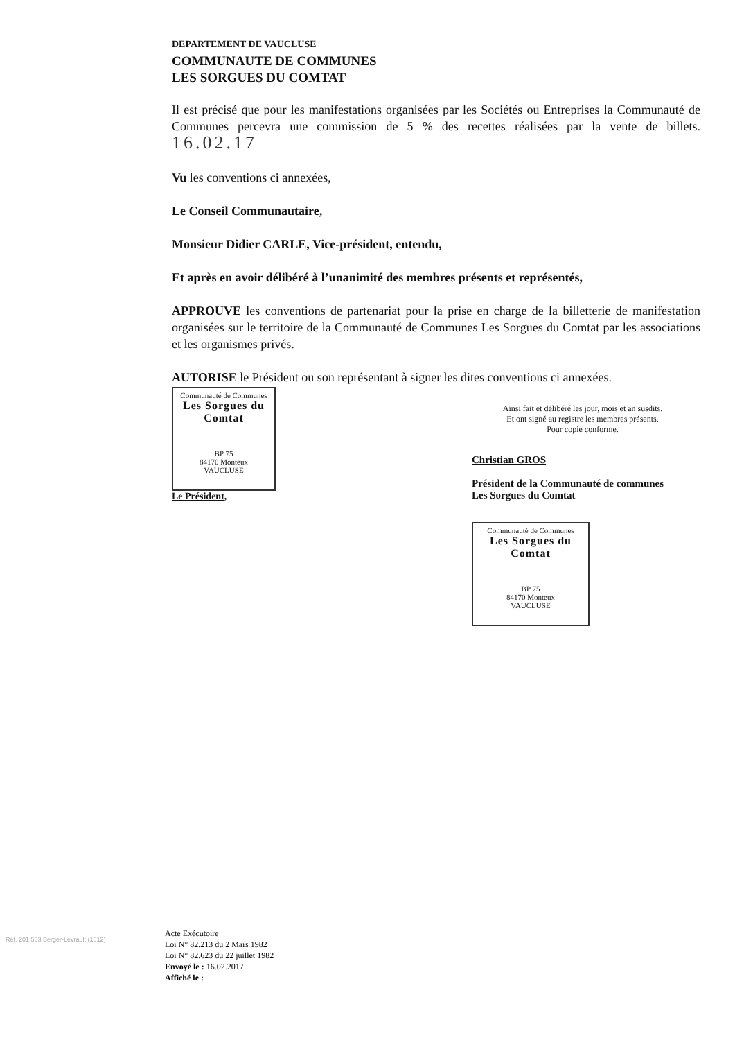DEPARTEMENT DE VAUCLUSE
COMMUNAUTE DE COMMUNES
LES SORGUES DU COMTAT
Il est précisé que pour les manifestations organisées par les Sociétés ou Entreprises la Communauté de Communes percevra une commission de 5 % des recettes réalisées par la vente de billets. 16.02.17
Vu les conventions ci annexées,
Le Conseil Communautaire,
Monsieur Didier CARLE, Vice-président, entendu,
Et après en avoir délibéré à l’unanimité des membres présents et représentés,
APPROUVE les conventions de partenariat pour la prise en charge de la billetterie de manifestation organisées sur le territoire de la Communauté de Communes Les Sorgues du Comtat par les associations et les organismes privés.
AUTORISE le Président ou son représentant à signer les dites conventions ci annexées.
Communauté de Communes
Les Sorgues du Comtat
BP 75
84170 Monteux
VAUCLUSE
Le Président,
Ainsi fait et délibéré les jour, mois et an susdits.
Et ont signé au registre les membres présents.
Pour copie conforme.
Christian GROS
Président de la Communauté de communes
Les Sorgues du Comtat
Communauté de Communes
Les Sorgues du Comtat
BP 75
84170 Monteux
VAUCLUSE
Réf. 201 503 Berger-Levrault (1012)
Acte Exécutoire
Loi N° 82.213 du 2 Mars 1982
Loi N° 82.623 du 22 juillet 1982
Envoyé le : 16.02.2017
Affiché le :